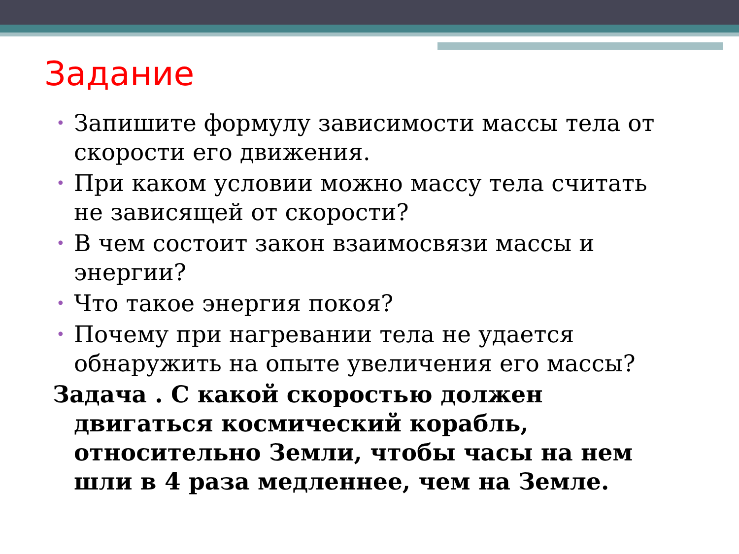Задание
• Запишите формулу зависимости массы тела от скорости его движения.
• При каком условии можно массу тела считать не зависящей от скорости?
• В чем состоит закон взаимосвязи массы и энергии?
• Что такое энергия покоя?
• Почему при нагревании тела не удается обнаружить на опыте увеличения его массы?
Задача . С какой скоростью должен двигаться космический корабль, относительно Земли, чтобы часы на нем шли в 4 раза медленнее, чем на Земле.